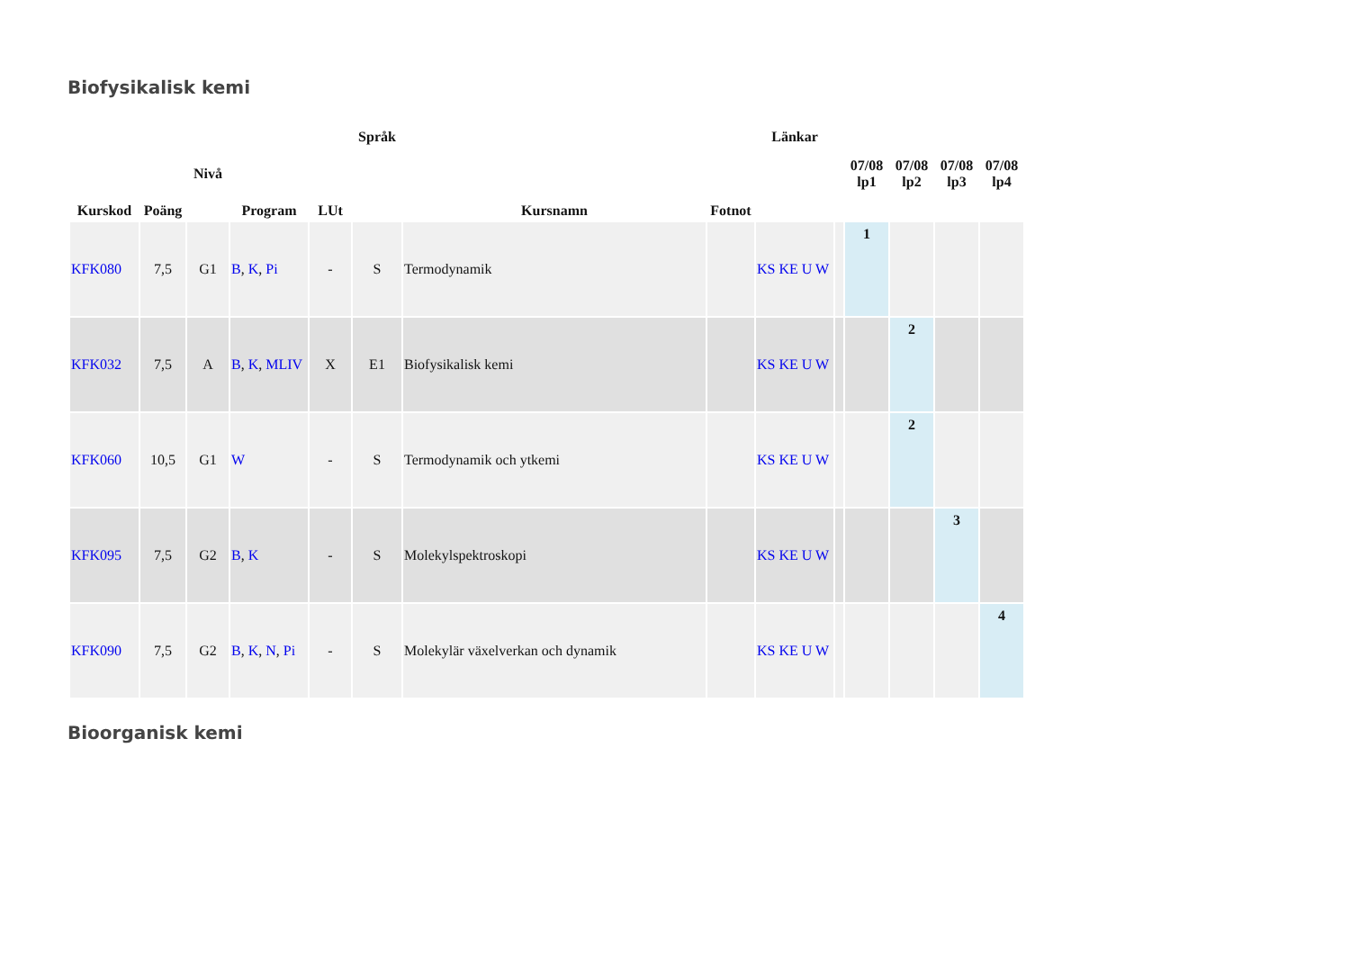Biofysikalisk kemi
| Kurskod | Poäng | Nivå | Program | LUt | Språk | Kursnamn | Fotnot | Länkar | | 07/08 lp1 | 07/08 lp2 | 07/08 lp3 | 07/08 lp4 |
| --- | --- | --- | --- | --- | --- | --- | --- | --- | --- | --- | --- | --- | --- |
| KFK080 | 7,5 | G1 | B , K , Pi | - | S | Termodynamik | | KS KE U W | | 1 | | | |
| KFK032 | 7,5 | A | B , K , MLIV | X | E1 | Biofysikalisk kemi | | KS KE U W | | | 2 | | |
| KFK060 | 10,5 | G1 | W | - | S | Termodynamik och ytkemi | | KS KE U W | | | 2 | | |
| KFK095 | 7,5 | G2 | B , K | - | S | Molekylspektroskopi | | KS KE U W | | | | 3 | |
| KFK090 | 7,5 | G2 | B , K , N , Pi | - | S | Molekylär växelverkan och dynamik | | KS KE U W | | | | | 4 |
Bioorganisk kemi